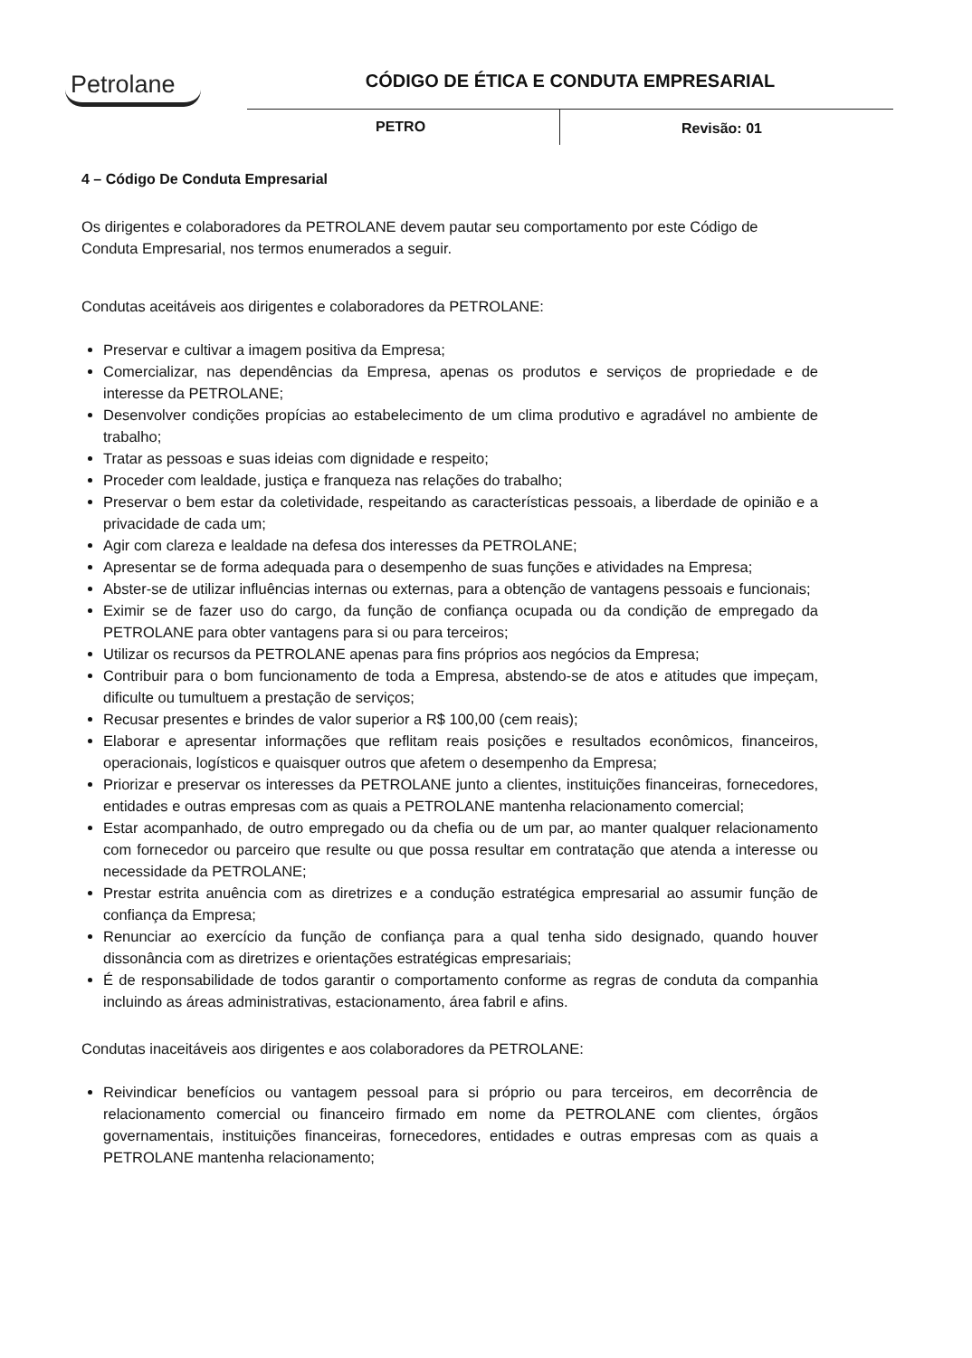Petrolane CÓDIGO DE ÉTICA E CONDUTA EMPRESARIAL
PETRO Revisão: 01
4 – Código De Conduta Empresarial
Os dirigentes e colaboradores da PETROLANE devem pautar seu comportamento por este Código de Conduta Empresarial, nos termos enumerados a seguir.
Condutas aceitáveis aos dirigentes e colaboradores da PETROLANE:
Preservar e cultivar a imagem positiva da Empresa;
Comercializar, nas dependências da Empresa, apenas os produtos e serviços de propriedade e de interesse da PETROLANE;
Desenvolver condições propícias ao estabelecimento de um clima produtivo e agradável no ambiente de trabalho;
Tratar as pessoas e suas ideias com dignidade e respeito;
Proceder com lealdade, justiça e franqueza nas relações do trabalho;
Preservar o bem estar da coletividade, respeitando as características pessoais, a liberdade de opinião e a privacidade de cada um;
Agir com clareza e lealdade na defesa dos interesses da PETROLANE;
Apresentar se de forma adequada para o desempenho de suas funções e atividades na Empresa;
Abster-se de utilizar influências internas ou externas, para a obtenção de vantagens pessoais e funcionais;
Eximir se de fazer uso do cargo, da função de confiança ocupada ou da condição de empregado da PETROLANE para obter vantagens para si ou para terceiros;
Utilizar os recursos da PETROLANE apenas para fins próprios aos negócios da Empresa;
Contribuir para o bom funcionamento de toda a Empresa, abstendo-se de atos e atitudes que impeçam, dificulte ou tumultuem a prestação de serviços;
Recusar presentes e brindes de valor superior a R$ 100,00 (cem reais);
Elaborar e apresentar informações que reflitam reais posições e resultados econômicos, financeiros, operacionais, logísticos e quaisquer outros que afetem o desempenho da Empresa;
Priorizar e preservar os interesses da PETROLANE junto a clientes, instituições financeiras, fornecedores, entidades e outras empresas com as quais a PETROLANE mantenha relacionamento comercial;
Estar acompanhado, de outro empregado ou da chefia ou de um par, ao manter qualquer relacionamento com fornecedor ou parceiro que resulte ou que possa resultar em contratação que atenda a interesse ou necessidade da PETROLANE;
Prestar estrita anuência com as diretrizes e a condução estratégica empresarial ao assumir função de confiança da Empresa;
Renunciar ao exercício da função de confiança para a qual tenha sido designado, quando houver dissonância com as diretrizes e orientações estratégicas empresariais;
É de responsabilidade de todos garantir o comportamento conforme as regras de conduta da companhia incluindo as áreas administrativas, estacionamento, área fabril e afins.
Condutas inaceitáveis aos dirigentes e aos colaboradores da PETROLANE:
Reivindicar benefícios ou vantagem pessoal para si próprio ou para terceiros, em decorrência de relacionamento comercial ou financeiro firmado em nome da PETROLANE com clientes, órgãos governamentais, instituições financeiras, fornecedores, entidades e outras empresas com as quais a PETROLANE mantenha relacionamento;